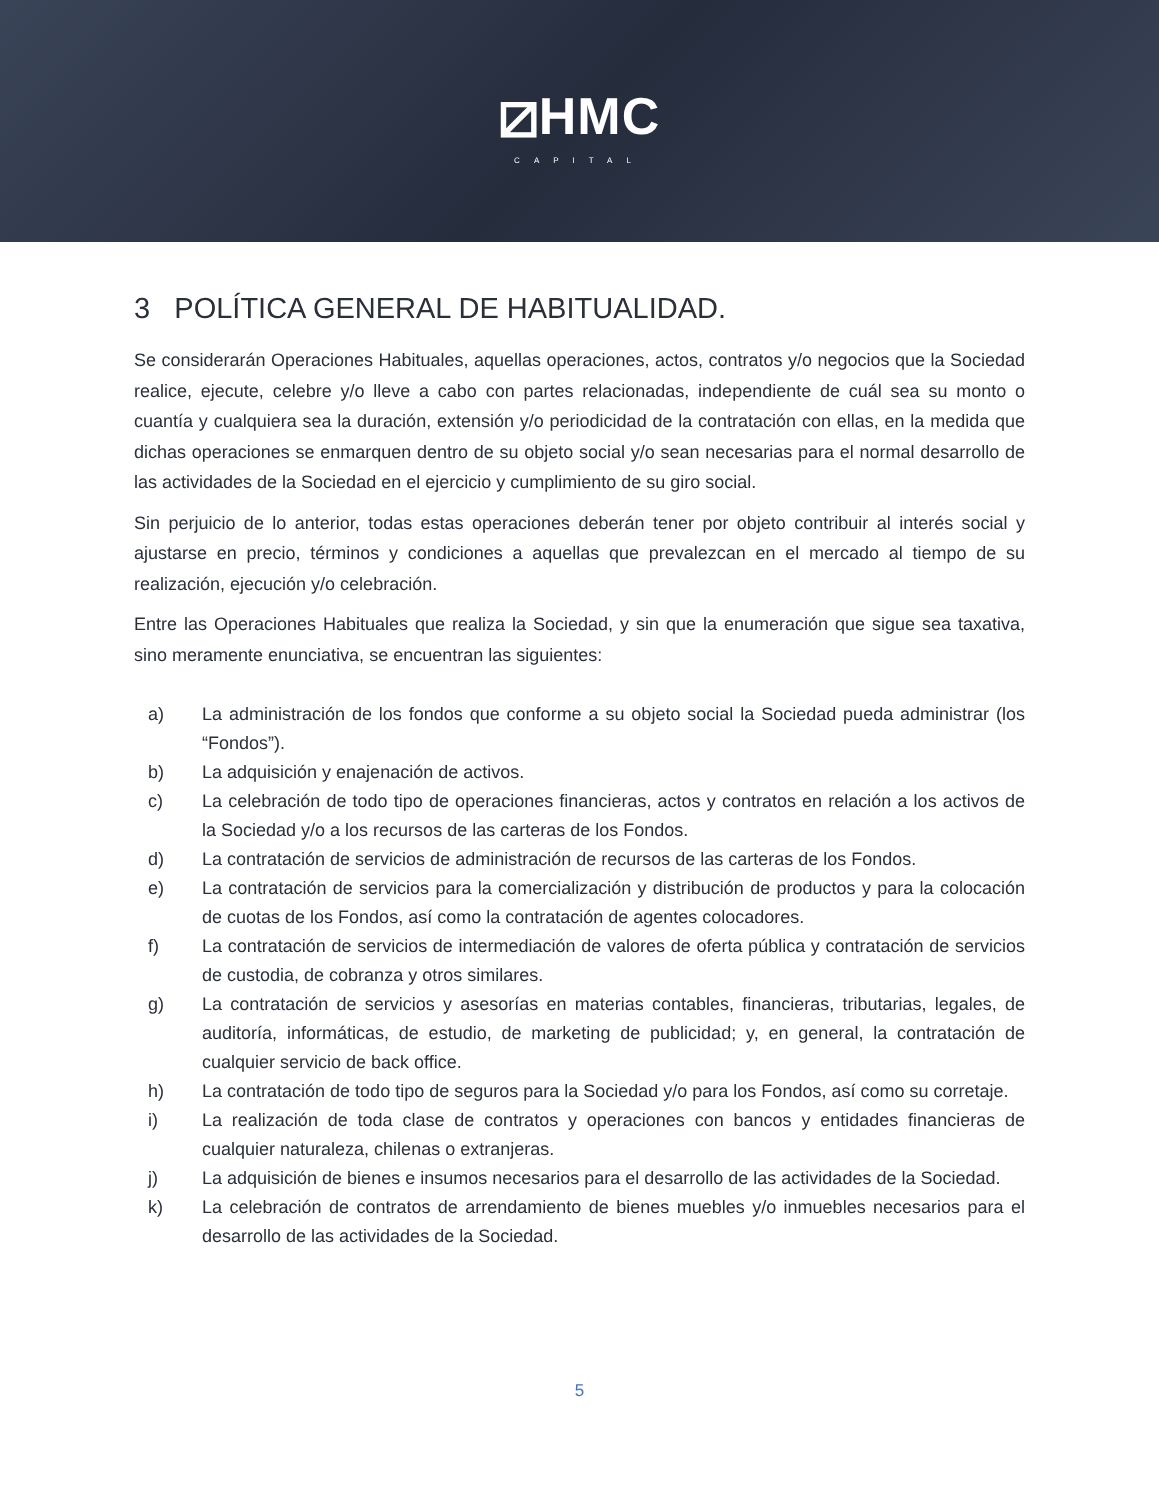⧄HMC
CAPITAL
3 POLÍTICA GENERAL DE HABITUALIDAD.
Se considerarán Operaciones Habituales, aquellas operaciones, actos, contratos y/o negocios que la Sociedad realice, ejecute, celebre y/o lleve a cabo con partes relacionadas, independiente de cuál sea su monto o cuantía y cualquiera sea la duración, extensión y/o periodicidad de la contratación con ellas, en la medida que dichas operaciones se enmarquen dentro de su objeto social y/o sean necesarias para el normal desarrollo de las actividades de la Sociedad en el ejercicio y cumplimiento de su giro social.
Sin perjuicio de lo anterior, todas estas operaciones deberán tener por objeto contribuir al interés social y ajustarse en precio, términos y condiciones a aquellas que prevalezcan en el mercado al tiempo de su realización, ejecución y/o celebración.
Entre las Operaciones Habituales que realiza la Sociedad, y sin que la enumeración que sigue sea taxativa, sino meramente enunciativa, se encuentran las siguientes:
a) La administración de los fondos que conforme a su objeto social la Sociedad pueda administrar (los “Fondos”).
b) La adquisición y enajenación de activos.
c) La celebración de todo tipo de operaciones financieras, actos y contratos en relación a los activos de la Sociedad y/o a los recursos de las carteras de los Fondos.
d) La contratación de servicios de administración de recursos de las carteras de los Fondos.
e) La contratación de servicios para la comercialización y distribución de productos y para la colocación de cuotas de los Fondos, así como la contratación de agentes colocadores.
f) La contratación de servicios de intermediación de valores de oferta pública y contratación de servicios de custodia, de cobranza y otros similares.
g) La contratación de servicios y asesorías en materias contables, financieras, tributarias, legales, de auditoría, informáticas, de estudio, de marketing de publicidad; y, en general, la contratación de cualquier servicio de back office.
h) La contratación de todo tipo de seguros para la Sociedad y/o para los Fondos, así como su corretaje.
i) La realización de toda clase de contratos y operaciones con bancos y entidades financieras de cualquier naturaleza, chilenas o extranjeras.
j) La adquisición de bienes e insumos necesarios para el desarrollo de las actividades de la Sociedad.
k) La celebración de contratos de arrendamiento de bienes muebles y/o inmuebles necesarios para el desarrollo de las actividades de la Sociedad.
5